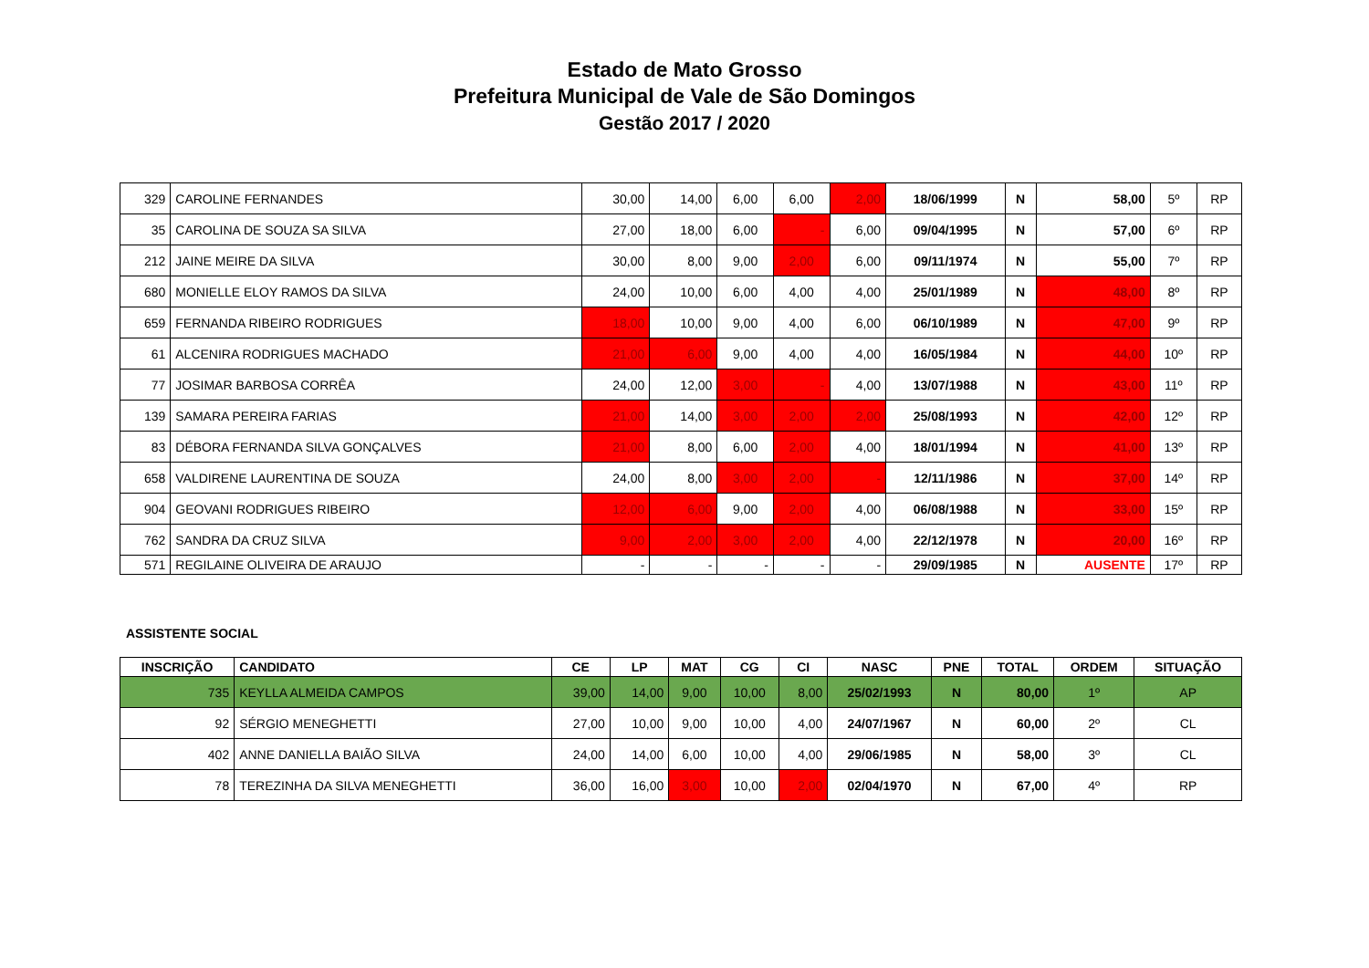Estado de Mato Grosso
Prefeitura Municipal de Vale de São Domingos
Gestão 2017 / 2020
| 329 | CAROLINE FERNANDES | 30,00 | 14,00 | 6,00 | 6,00 | 2,00 | 18/06/1999 | N | 58,00 | 5º | RP |
| 35 | CAROLINA DE SOUZA SA SILVA | 27,00 | 18,00 | 6,00 | - | 6,00 | 09/04/1995 | N | 57,00 | 6º | RP |
| 212 | JAINE MEIRE DA SILVA | 30,00 | 8,00 | 9,00 | 2,00 | 6,00 | 09/11/1974 | N | 55,00 | 7º | RP |
| 680 | MONIELLE ELOY RAMOS DA SILVA | 24,00 | 10,00 | 6,00 | 4,00 | 4,00 | 25/01/1989 | N | 48,00 | 8º | RP |
| 659 | FERNANDA RIBEIRO RODRIGUES | 18,00 | 10,00 | 9,00 | 4,00 | 6,00 | 06/10/1989 | N | 47,00 | 9º | RP |
| 61 | ALCENIRA RODRIGUES MACHADO | 21,00 | 6,00 | 9,00 | 4,00 | 4,00 | 16/05/1984 | N | 44,00 | 10º | RP |
| 77 | JOSIMAR BARBOSA CORRÊA | 24,00 | 12,00 | 3,00 | - | 4,00 | 13/07/1988 | N | 43,00 | 11º | RP |
| 139 | SAMARA PEREIRA FARIAS | 21,00 | 14,00 | 3,00 | 2,00 | 2,00 | 25/08/1993 | N | 42,00 | 12º | RP |
| 83 | DÉBORA FERNANDA SILVA GONÇALVES | 21,00 | 8,00 | 6,00 | 2,00 | 4,00 | 18/01/1994 | N | 41,00 | 13º | RP |
| 658 | VALDIRENE LAURENTINA DE SOUZA | 24,00 | 8,00 | 3,00 | 2,00 | - | 12/11/1986 | N | 37,00 | 14º | RP |
| 904 | GEOVANI RODRIGUES RIBEIRO | 12,00 | 6,00 | 9,00 | 2,00 | 4,00 | 06/08/1988 | N | 33,00 | 15º | RP |
| 762 | SANDRA DA CRUZ SILVA | 9,00 | 2,00 | 3,00 | 2,00 | 4,00 | 22/12/1978 | N | 20,00 | 16º | RP |
| 571 | REGILAINE OLIVEIRA DE ARAUJO | - | - | - | - | - | 29/09/1985 | N | AUSENTE | 17º | RP |
ASSISTENTE SOCIAL
| INSCRIÇÃO | CANDIDATO | CE | LP | MAT | CG | CI | NASC | PNE | TOTAL | ORDEM | SITUAÇÃO |
| --- | --- | --- | --- | --- | --- | --- | --- | --- | --- | --- | --- |
| 735 | KEYLLA ALMEIDA CAMPOS | 39,00 | 14,00 | 9,00 | 10,00 | 8,00 | 25/02/1993 | N | 80,00 | 1º | AP |
| 92 | SÉRGIO MENEGHETTI | 27,00 | 10,00 | 9,00 | 10,00 | 4,00 | 24/07/1967 | N | 60,00 | 2º | CL |
| 402 | ANNE DANIELLA BAIÃO SILVA | 24,00 | 14,00 | 6,00 | 10,00 | 4,00 | 29/06/1985 | N | 58,00 | 3º | CL |
| 78 | TEREZINHA DA SILVA MENEGHETTI | 36,00 | 16,00 | 3,00 | 10,00 | 2,00 | 02/04/1970 | N | 67,00 | 4º | RP |